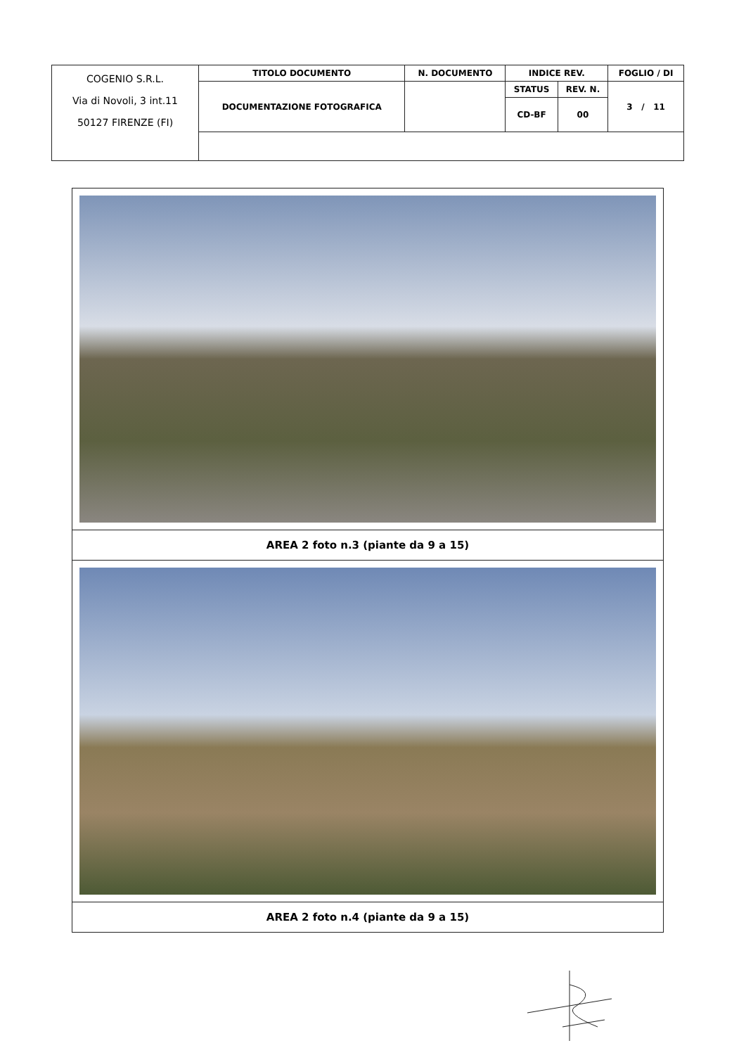| COGENIO S.R.L. Via di Novoli, 3 int.11 50127 FIRENZE (FI) | TITOLO DOCUMENTO | N. DOCUMENTO | INDICE REV. | | FOGLIO / DI |
| | DOCUMENTAZIONE FOTOGRAFICA | | STATUS | REV. N. | 3 / 11 |
| | | | CD-BF | 00 | |
| AREA 2 foto n.3 (piante da 9 a 15) |
| AREA 2 foto n.4 (piante da 9 a 15) |